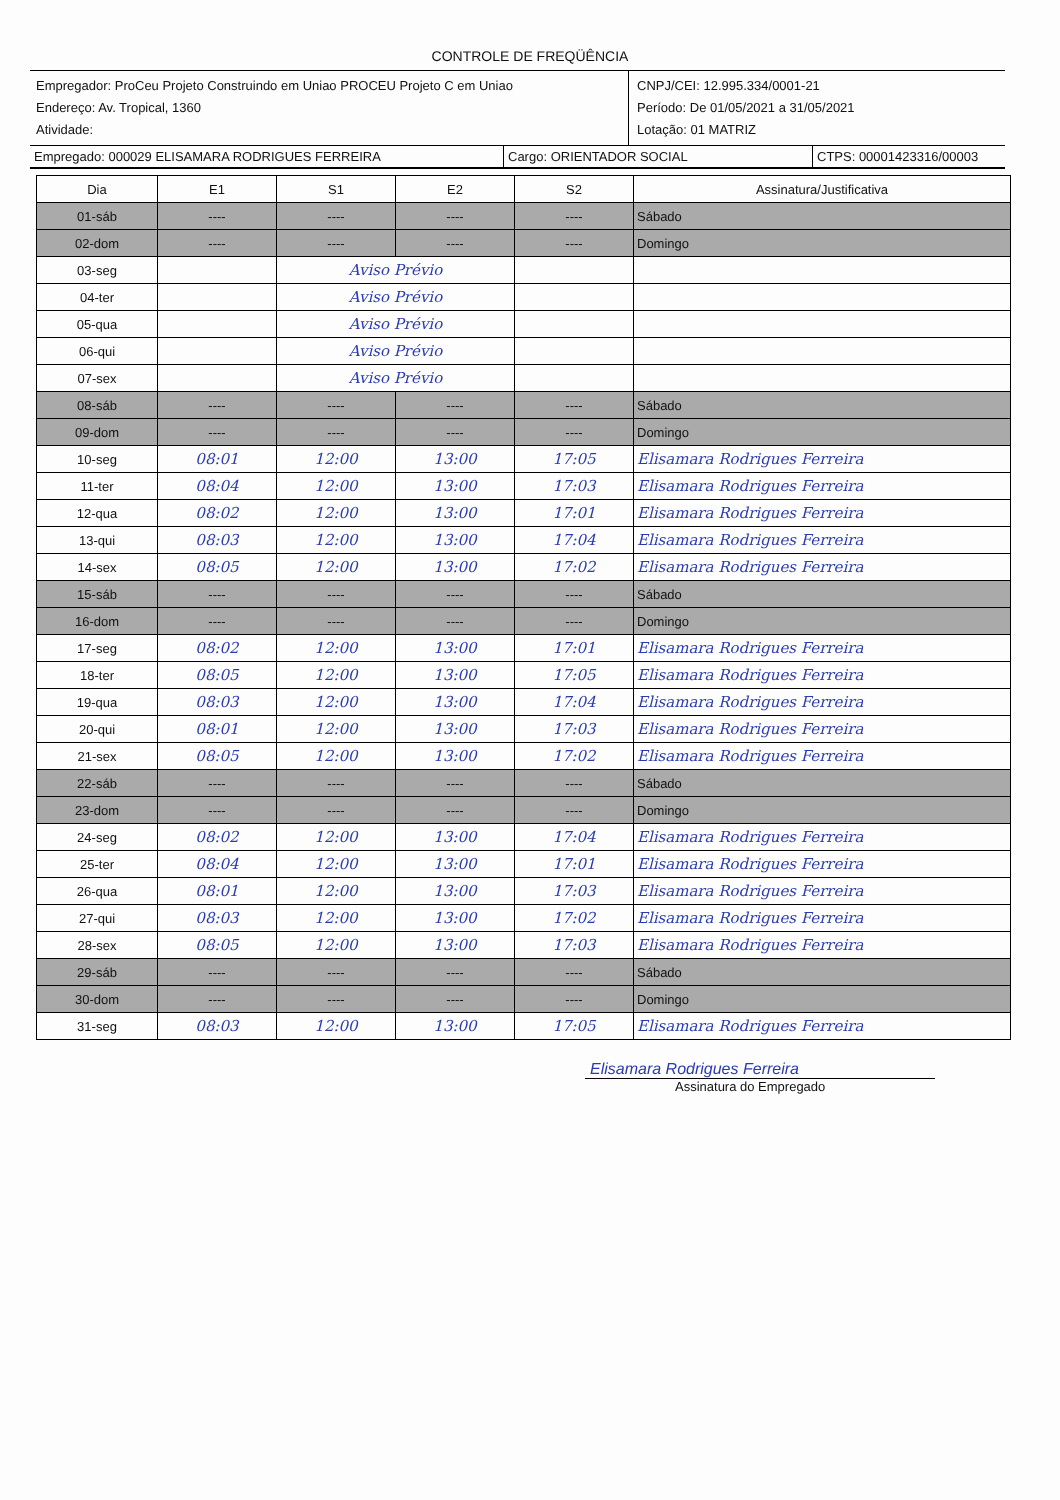CONTROLE DE FREQÜÊNCIA
Empregador: ProCeu Projeto Construindo em Uniao PROCEU Projeto C em Uniao
Endereço: Av. Tropical, 1360
Atividade:
CNPJ/CEI: 12.995.334/0001-21
Período: De 01/05/2021 a 31/05/2021
Lotação: 01 MATRIZ
Empregado: 000029 ELISAMARA RODRIGUES FERREIRA Cargo: ORIENTADOR SOCIAL CTPS: 00001423316/00003
| Dia | E1 | S1 | E2 | S2 | Assinatura/Justificativa |
| --- | --- | --- | --- | --- | --- |
| 01-sáb | ---- | ---- | ---- | ---- | Sábado |
| 02-dom | ---- | ---- | ---- | ---- | Domingo |
| 03-seg | | Aviso Prévio | | | |
| 04-ter | | Aviso Prévio | | | |
| 05-qua | | Aviso Prévio | | | |
| 06-qui | | Aviso Prévio | | | |
| 07-sex | | Aviso Prévio | | | |
| 08-sáb | ---- | ---- | ---- | ---- | Sábado |
| 09-dom | ---- | ---- | ---- | ---- | Domingo |
| 10-seg | 08:01 | 12:00 | 13:00 | 17:05 | Elisamara Rodrigues Ferreira |
| 11-ter | 08:04 | 12:00 | 13:00 | 17:03 | Elisamara Rodrigues Ferreira |
| 12-qua | 08:02 | 12:00 | 13:00 | 17:01 | Elisamara Rodrigues Ferreira |
| 13-qui | 08:03 | 12:00 | 13:00 | 17:04 | Elisamara Rodrigues Ferreira |
| 14-sex | 08:05 | 12:00 | 13:00 | 17:02 | Elisamara Rodrigues Ferreira |
| 15-sáb | ---- | ---- | ---- | ---- | Sábado |
| 16-dom | ---- | ---- | ---- | ---- | Domingo |
| 17-seg | 08:02 | 12:00 | 13:00 | 17:01 | Elisamara Rodrigues Ferreira |
| 18-ter | 08:05 | 12:00 | 13:00 | 17:05 | Elisamara Rodrigues Ferreira |
| 19-qua | 08:03 | 12:00 | 13:00 | 17:04 | Elisamara Rodrigues Ferreira |
| 20-qui | 08:01 | 12:00 | 13:00 | 17:03 | Elisamara Rodrigues Ferreira |
| 21-sex | 08:05 | 12:00 | 13:00 | 17:02 | Elisamara Rodrigues Ferreira |
| 22-sáb | ---- | ---- | ---- | ---- | Sábado |
| 23-dom | ---- | ---- | ---- | ---- | Domingo |
| 24-seg | 08:02 | 12:00 | 13:00 | 17:04 | Elisamara Rodrigues Ferreira |
| 25-ter | 08:04 | 12:00 | 13:00 | 17:01 | Elisamara Rodrigues Ferreira |
| 26-qua | 08:01 | 12:00 | 13:00 | 17:03 | Elisamara Rodrigues Ferreira |
| 27-qui | 08:03 | 12:00 | 13:00 | 17:02 | Elisamara Rodrigues Ferreira |
| 28-sex | 08:05 | 12:00 | 13:00 | 17:03 | Elisamara Rodrigues Ferreira |
| 29-sáb | ---- | ---- | ---- | ---- | Sábado |
| 30-dom | ---- | ---- | ---- | ---- | Domingo |
| 31-seg | 08:03 | 12:00 | 13:00 | 17:05 | Elisamara Rodrigues Ferreira |
Elisamara Rodrigues Ferreira
Assinatura do Empregado